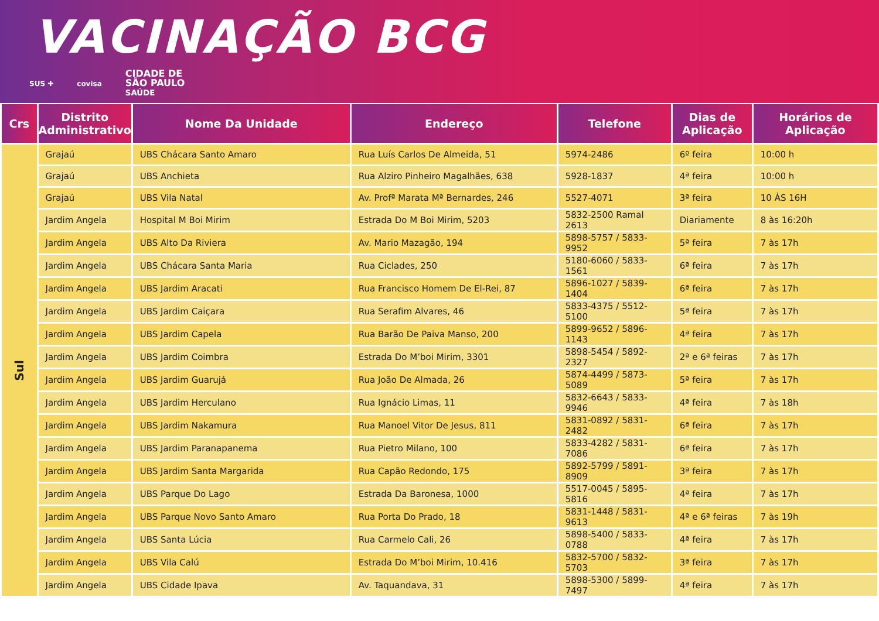VACINAÇÃO BCG
SUS ✚ covisa CIDADE DE
SÃO PAULO
SAÚDE
| Crs | Distrito Administrativo | Nome Da Unidade | Endereço | Telefone | Dias de Aplicação | Horários de Aplicação |
| --- | --- | --- | --- | --- | --- | --- |
| Sul | Grajaú | UBS Chácara Santo Amaro | Rua Luís Carlos De Almeida, 51 | 5974-2486 | 6º feira | 10:00 h |
| | Grajaú | UBS Anchieta | Rua Alziro Pinheiro Magalhães, 638 | 5928-1837 | 4ª feira | 10:00 h |
| | Grajaú | UBS Vila Natal | Av. Profª Marata Mª Bernardes, 246 | 5527-4071 | 3ª feira | 10 ÀS 16H |
| | Jardim Angela | Hospital M Boi Mirim | Estrada Do M Boi Mirim, 5203 | 5832-2500 Ramal 2613 | Diariamente | 8 às 16:20h |
| | Jardim Angela | UBS Alto Da Riviera | Av. Mario Mazagão, 194 | 5898-5757 / 5833-9952 | 5ª feira | 7 às 17h |
| | Jardim Angela | UBS Chácara Santa Maria | Rua Ciclades, 250 | 5180-6060 / 5833-1561 | 6ª feira | 7 às 17h |
| | Jardim Angela | UBS Jardim Aracati | Rua Francisco Homem De El-Rei, 87 | 5896-1027 / 5839-1404 | 6ª feira | 7 às 17h |
| | Jardim Angela | UBS Jardim Caiçara | Rua Serafim Alvares, 46 | 5833-4375 / 5512-5100 | 5ª feira | 7 às 17h |
| | Jardim Angela | UBS Jardim Capela | Rua Barão De Paiva Manso, 200 | 5899-9652 / 5896-1143 | 4ª feira | 7 às 17h |
| | Jardim Angela | UBS Jardim Coimbra | Estrada Do M’boi Mirim, 3301 | 5898-5454 / 5892-2327 | 2ª e 6ª feiras | 7 às 17h |
| | Jardim Angela | UBS Jardim Guarujá | Rua João De Almada, 26 | 5874-4499 / 5873-5089 | 5ª feira | 7 às 17h |
| | Jardim Angela | UBS Jardim Herculano | Rua Ignácio Limas, 11 | 5832-6643 / 5833-9946 | 4ª feira | 7 às 18h |
| | Jardim Angela | UBS Jardim Nakamura | Rua Manoel Vitor De Jesus, 811 | 5831-0892 / 5831-2482 | 6ª feira | 7 às 17h |
| | Jardim Angela | UBS Jardim Paranapanema | Rua Pietro Milano, 100 | 5833-4282 / 5831-7086 | 6ª feira | 7 às 17h |
| | Jardim Angela | UBS Jardim Santa Margarida | Rua Capão Redondo, 175 | 5892-5799 / 5891-8909 | 3ª feira | 7 às 17h |
| | Jardim Angela | UBS Parque Do Lago | Estrada Da Baronesa, 1000 | 5517-0045 / 5895-5816 | 4ª feira | 7 às 17h |
| | Jardim Angela | UBS Parque Novo Santo Amaro | Rua Porta Do Prado, 18 | 5831-1448 / 5831-9613 | 4ª e 6ª feiras | 7 às 19h |
| | Jardim Angela | UBS Santa Lúcia | Rua Carmelo Cali, 26 | 5898-5400 / 5833-0788 | 4ª feira | 7 às 17h |
| | Jardim Angela | UBS Vila Calú | Estrada Do M’boi Mirim, 10.416 | 5832-5700 / 5832-5703 | 3ª feira | 7 às 17h |
| | Jardim Angela | UBS Cidade Ipava | Av. Taquandava, 31 | 5898-5300 / 5899-7497 | 4ª feira | 7 às 17h |